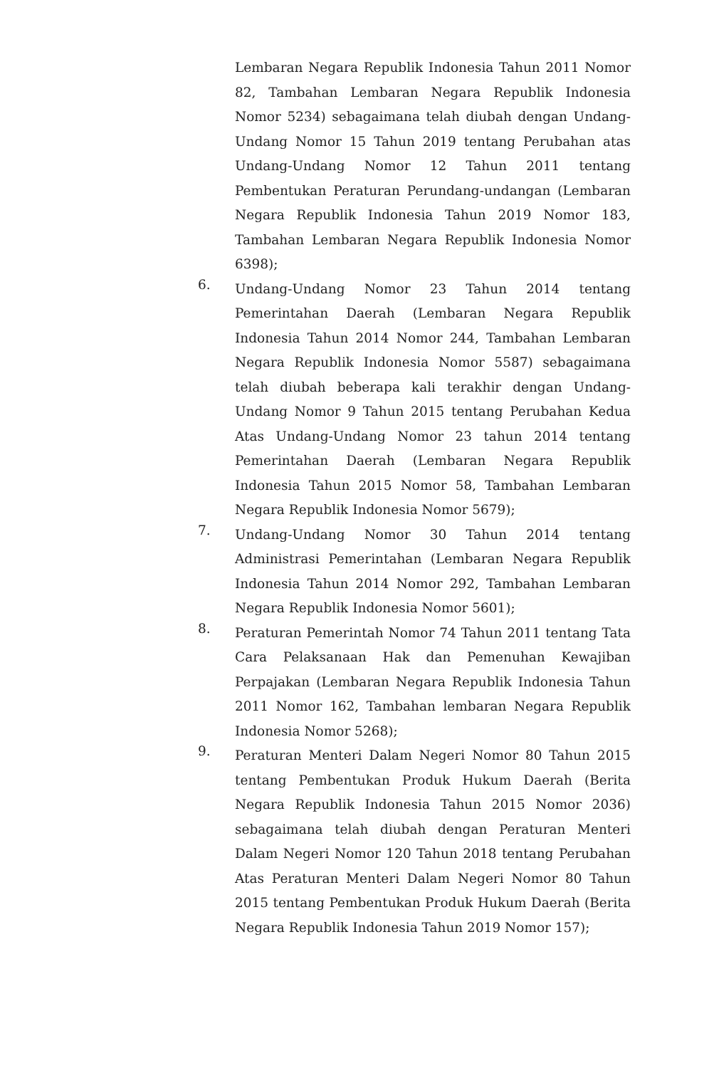Lembaran Negara Republik Indonesia Tahun 2011 Nomor 82, Tambahan Lembaran Negara Republik Indonesia Nomor 5234) sebagaimana telah diubah dengan Undang-Undang Nomor 15 Tahun 2019 tentang Perubahan atas Undang-Undang Nomor 12 Tahun 2011 tentang Pembentukan Peraturan Perundang-undangan (Lembaran Negara Republik Indonesia Tahun 2019 Nomor 183, Tambahan Lembaran Negara Republik Indonesia Nomor 6398);
6.
Undang-Undang Nomor 23 Tahun 2014 tentang Pemerintahan Daerah (Lembaran Negara Republik Indonesia Tahun 2014 Nomor 244, Tambahan Lembaran Negara Republik Indonesia Nomor 5587) sebagaimana telah diubah beberapa kali terakhir dengan Undang-Undang Nomor 9 Tahun 2015 tentang Perubahan Kedua Atas Undang-Undang Nomor 23 tahun 2014 tentang Pemerintahan Daerah (Lembaran Negara Republik Indonesia Tahun 2015 Nomor 58, Tambahan Lembaran Negara Republik Indonesia Nomor 5679);
7.
Undang-Undang Nomor 30 Tahun 2014 tentang Administrasi Pemerintahan (Lembaran Negara Republik Indonesia Tahun 2014 Nomor 292, Tambahan Lembaran Negara Republik Indonesia Nomor 5601);
8.
Peraturan Pemerintah Nomor 74 Tahun 2011 tentang Tata Cara Pelaksanaan Hak dan Pemenuhan Kewajiban Perpajakan (Lembaran Negara Republik Indonesia Tahun 2011 Nomor 162, Tambahan lembaran Negara Republik Indonesia Nomor 5268);
9.
Peraturan Menteri Dalam Negeri Nomor 80 Tahun 2015 tentang Pembentukan Produk Hukum Daerah (Berita Negara Republik Indonesia Tahun 2015 Nomor 2036) sebagaimana telah diubah dengan Peraturan Menteri Dalam Negeri Nomor 120 Tahun 2018 tentang Perubahan Atas Peraturan Menteri Dalam Negeri Nomor 80 Tahun 2015 tentang Pembentukan Produk Hukum Daerah (Berita Negara Republik Indonesia Tahun 2019 Nomor 157);